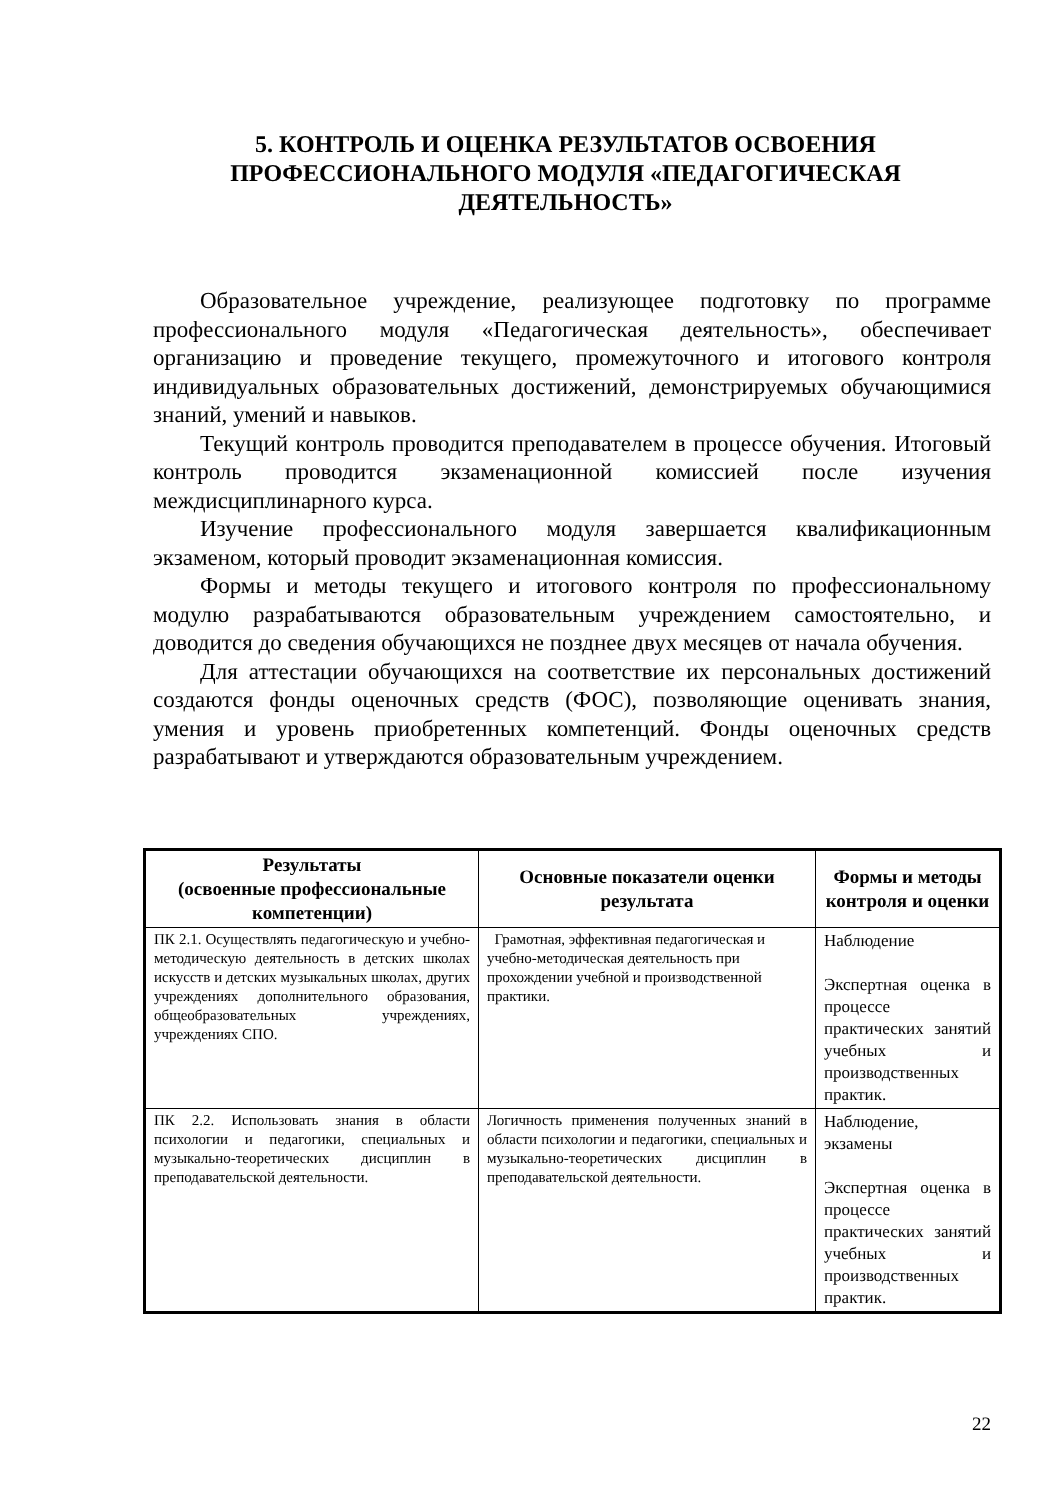5. КОНТРОЛЬ И ОЦЕНКА РЕЗУЛЬТАТОВ ОСВОЕНИЯ ПРОФЕССИОНАЛЬНОГО МОДУЛЯ «ПЕДАГОГИЧЕСКАЯ ДЕЯТЕЛЬНОСТЬ»
Образовательное учреждение, реализующее подготовку по программе профессионального модуля «Педагогическая деятельность», обеспечивает организацию и проведение текущего, промежуточного и итогового контроля индивидуальных образовательных достижений, демонстрируемых обучающимися знаний, умений и навыков.
Текущий контроль проводится преподавателем в процессе обучения. Итоговый контроль проводится экзаменационной комиссией после изучения междисциплинарного курса.
Изучение профессионального модуля завершается квалификационным экзаменом, который проводит экзаменационная комиссия.
Формы и методы текущего и итогового контроля по профессиональному модулю разрабатываются образовательным учреждением самостоятельно, и доводится до сведения обучающихся не позднее двух месяцев от начала обучения.
Для аттестации обучающихся на соответствие их персональных достижений создаются фонды оценочных средств (ФОС), позволяющие оценивать знания, умения и уровень приобретенных компетенций. Фонды оценочных средств разрабатывают и утверждаются образовательным учреждением.
| Результаты (освоенные профессиональные компетенции) | Основные показатели оценки результата | Формы и методы контроля и оценки |
| --- | --- | --- |
| ПК 2.1. Осуществлять педагогическую и учебно-методическую деятельность в детских школах искусств и детских музыкальных школах, других учреждениях дополнительного образования, общеобразовательных учреждениях, учреждениях СПО. | Грамотная, эффективная педагогическая и учебно-методическая деятельность при прохождении учебной и производственной практики. | Наблюдение Экспертная оценка в процессе практических занятий учебных и производственных практик. |
| ПК 2.2. Использовать знания в области психологии и педагогики, специальных и музыкально-теоретических дисциплин в преподавательской деятельности. | Логичность применения полученных знаний в области психологии и педагогики, специальных и музыкально-теоретических дисциплин в преподавательской деятельности. | Наблюдение, экзамены Экспертная оценка в процессе практических занятий учебных и производственных практик. |
22